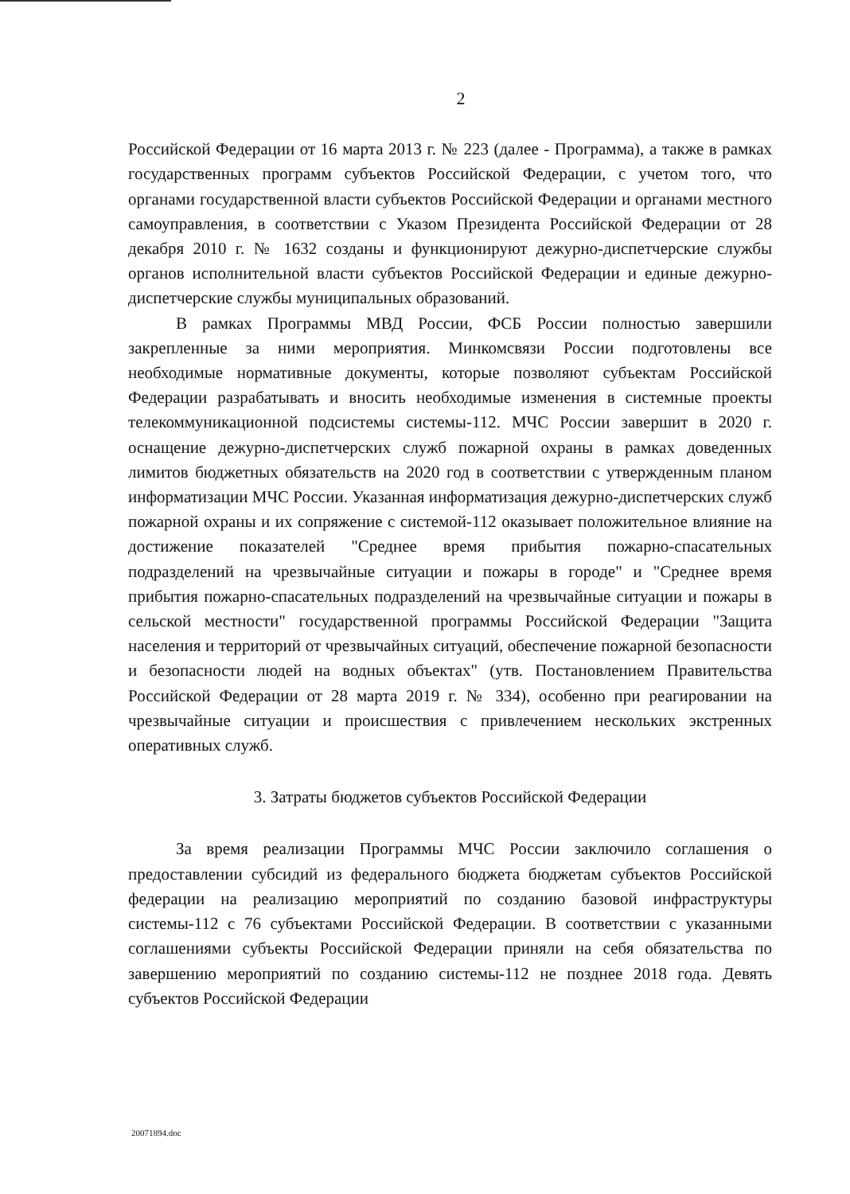2
Российской Федерации от 16 марта 2013 г. № 223 (далее - Программа), а также в рамках государственных программ субъектов Российской Федерации, с учетом того, что органами государственной власти субъектов Российской Федерации и органами местного самоуправления, в соответствии с Указом Президента Российской Федерации от 28 декабря 2010 г. № 1632 созданы и функционируют дежурно-диспетчерские службы органов исполнительной власти субъектов Российской Федерации и единые дежурно-диспетчерские службы муниципальных образований.
В рамках Программы МВД России, ФСБ России полностью завершили закрепленные за ними мероприятия. Минкомсвязи России подготовлены все необходимые нормативные документы, которые позволяют субъектам Российской Федерации разрабатывать и вносить необходимые изменения в системные проекты телекоммуникационной подсистемы системы-112. МЧС России завершит в 2020 г. оснащение дежурно-диспетчерских служб пожарной охраны в рамках доведенных лимитов бюджетных обязательств на 2020 год в соответствии с утвержденным планом информатизации МЧС России. Указанная информатизация дежурно-диспетчерских служб пожарной охраны и их сопряжение с системой-112 оказывает положительное влияние на достижение показателей "Среднее время прибытия пожарно-спасательных подразделений на чрезвычайные ситуации и пожары в городе" и "Среднее время прибытия пожарно-спасательных подразделений на чрезвычайные ситуации и пожары в сельской местности" государственной программы Российской Федерации "Защита населения и территорий от чрезвычайных ситуаций, обеспечение пожарной безопасности и безопасности людей на водных объектах" (утв. Постановлением Правительства Российской Федерации от 28 марта 2019 г. № 334), особенно при реагировании на чрезвычайные ситуации и происшествия с привлечением нескольких экстренных оперативных служб.
3. Затраты бюджетов субъектов Российской Федерации
За время реализации Программы МЧС России заключило соглашения о предоставлении субсидий из федерального бюджета бюджетам субъектов Российской федерации на реализацию мероприятий по созданию базовой инфраструктуры системы-112 с 76 субъектами Российской Федерации. В соответствии с указанными соглашениями субъекты Российской Федерации приняли на себя обязательства по завершению мероприятий по созданию системы-112 не позднее 2018 года. Девять субъектов Российской Федерации
20071894.doc